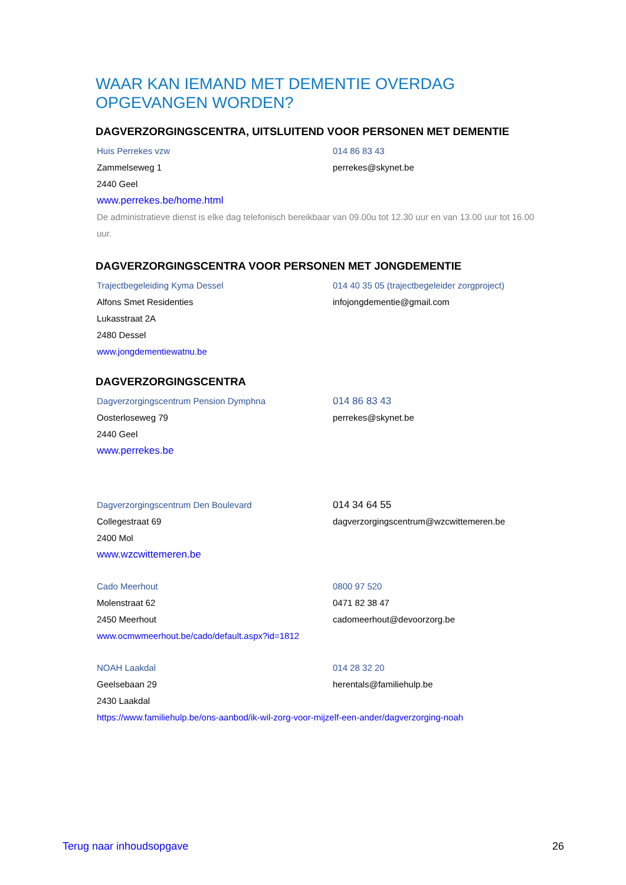WAAR KAN IEMAND MET DEMENTIE OVERDAG OPGEVANGEN WORDEN?
DAGVERZORGINGSCENTRA, UITSLUITEND VOOR PERSONEN MET DEMENTIE
Huis Perrekes vzw 014 86 83 43
Zammelseweg 1 perrekes@skynet.be
2440 Geel
www.perrekes.be/home.html
De administratieve dienst is elke dag telefonisch bereikbaar van 09.00u tot 12.30 uur en van 13.00 uur tot 16.00 uur.
DAGVERZORGINGSCENTRA VOOR PERSONEN MET JONGDEMENTIE
Trajectbegeleiding Kyma Dessel 014 40 35 05 (trajectbegeleider zorgproject)
Alfons Smet Residenties infojongdementie@gmail.com
Lukasstraat 2A
2480 Dessel
www.jongdementiewatnu.be
DAGVERZORGINGSCENTRA
Dagverzorgingscentrum Pension Dymphna 014 86 83 43
Oosterloseweg 79 perrekes@skynet.be
2440 Geel
www.perrekes.be
Dagverzorgingscentrum Den Boulevard 014 34 64 55
Collegestraat 69 dagverzorgingscentrum@wzcwittemeren.be
2400 Mol
www.wzcwittemeren.be
Cado Meerhout 0800 97 520
Molenstraat 62 0471 82 38 47
2450 Meerhout cadomeerhout@devoorzorg.be
www.ocmwmeerhout.be/cado/default.aspx?id=1812
NOAH Laakdal 014 28 32 20
Geelsebaan 29 herentals@familiehulp.be
2430 Laakdal
https://www.familiehulp.be/ons-aanbod/ik-wil-zorg-voor-mijzelf-een-ander/dagverzorging-noah
Terug naar inhoudsopgave 26